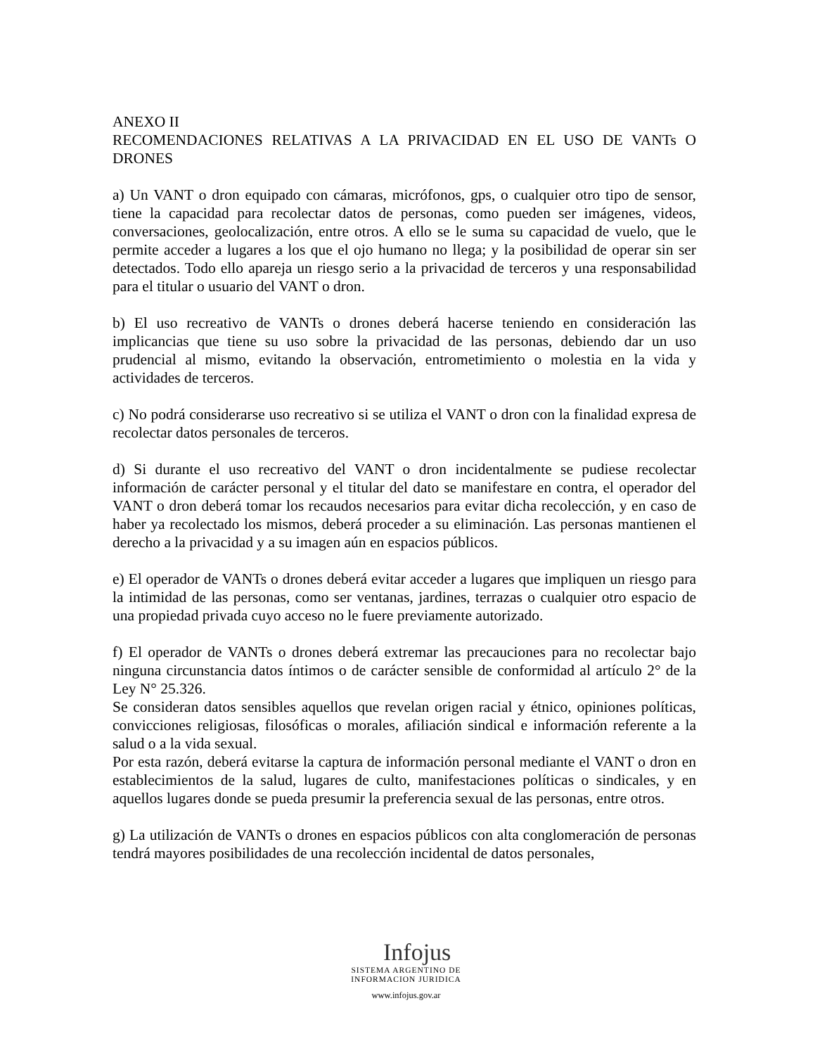ANEXO II
RECOMENDACIONES RELATIVAS A LA PRIVACIDAD EN EL USO DE VANTs O DRONES
a) Un VANT o dron equipado con cámaras, micrófonos, gps, o cualquier otro tipo de sensor, tiene la capacidad para recolectar datos de personas, como pueden ser imágenes, videos, conversaciones, geolocalización, entre otros. A ello se le suma su capacidad de vuelo, que le permite acceder a lugares a los que el ojo humano no llega; y la posibilidad de operar sin ser detectados. Todo ello apareja un riesgo serio a la privacidad de terceros y una responsabilidad para el titular o usuario del VANT o dron.
b) El uso recreativo de VANTs o drones deberá hacerse teniendo en consideración las implicancias que tiene su uso sobre la privacidad de las personas, debiendo dar un uso prudencial al mismo, evitando la observación, entrometimiento o molestia en la vida y actividades de terceros.
c) No podrá considerarse uso recreativo si se utiliza el VANT o dron con la finalidad expresa de recolectar datos personales de terceros.
d) Si durante el uso recreativo del VANT o dron incidentalmente se pudiese recolectar información de carácter personal y el titular del dato se manifestare en contra, el operador del VANT o dron deberá tomar los recaudos necesarios para evitar dicha recolección, y en caso de haber ya recolectado los mismos, deberá proceder a su eliminación. Las personas mantienen el derecho a la privacidad y a su imagen aún en espacios públicos.
e) El operador de VANTs o drones deberá evitar acceder a lugares que impliquen un riesgo para la intimidad de las personas, como ser ventanas, jardines, terrazas o cualquier otro espacio de una propiedad privada cuyo acceso no le fuere previamente autorizado.
f) El operador de VANTs o drones deberá extremar las precauciones para no recolectar bajo ninguna circunstancia datos íntimos o de carácter sensible de conformidad al artículo 2° de la Ley N° 25.326.
Se consideran datos sensibles aquellos que revelan origen racial y étnico, opiniones políticas, convicciones religiosas, filosóficas o morales, afiliación sindical e información referente a la salud o a la vida sexual.
Por esta razón, deberá evitarse la captura de información personal mediante el VANT o dron en establecimientos de la salud, lugares de culto, manifestaciones políticas o sindicales, y en aquellos lugares donde se pueda presumir la preferencia sexual de las personas, entre otros.
g) La utilización de VANTs o drones en espacios públicos con alta conglomeración de personas tendrá mayores posibilidades de una recolección incidental de datos personales,
Infojus
SISTEMA ARGENTINO DE
INFORMACION JURIDICA
www.infojus.gov.ar